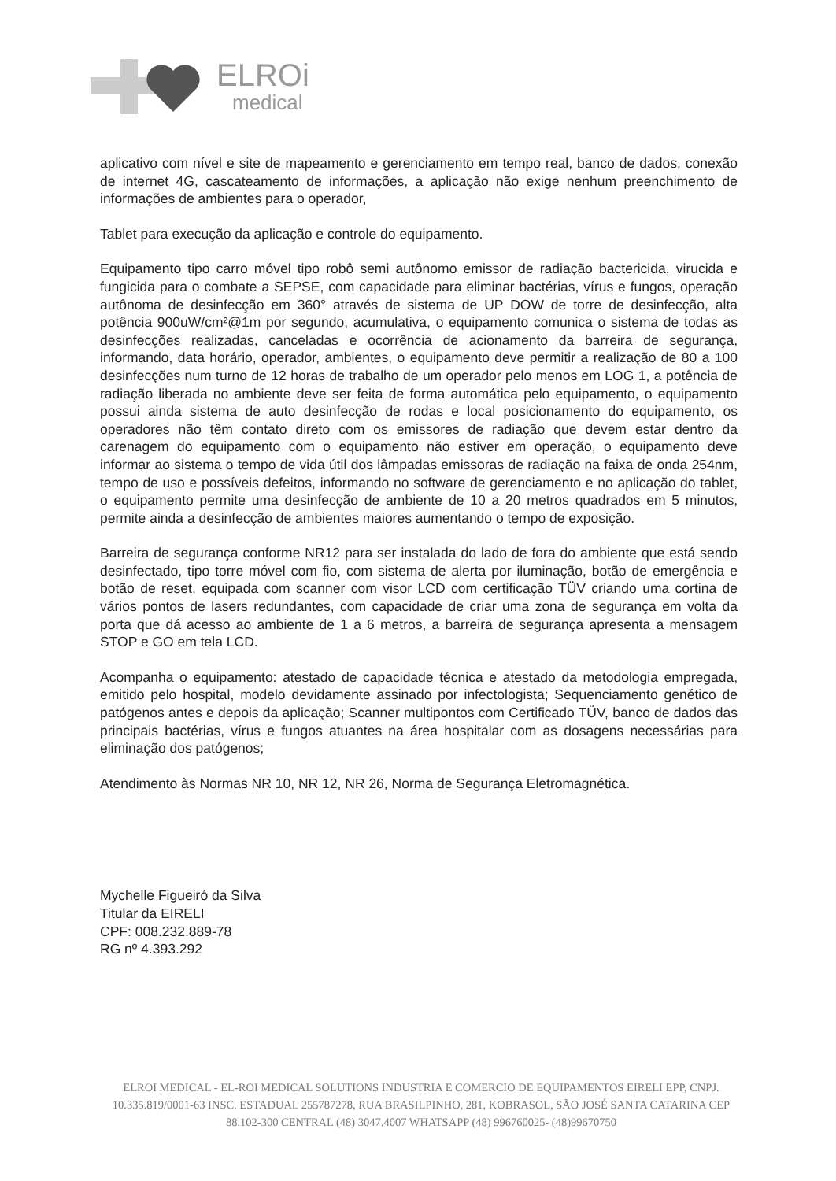ELROi
medical
aplicativo com nível e site de mapeamento e gerenciamento em tempo real, banco de dados, conexão de internet 4G, cascateamento de informações, a aplicação não exige nenhum preenchimento de informações de ambientes para o operador,
Tablet para execução da aplicação e controle do equipamento.
Equipamento tipo carro móvel tipo robô semi autônomo emissor de radiação bactericida, virucida e fungicida para o combate a SEPSE, com capacidade para eliminar bactérias, vírus e fungos, operação autônoma de desinfecção em 360° através de sistema de UP DOW de torre de desinfecção, alta potência 900uW/cm²@1m por segundo, acumulativa, o equipamento comunica o sistema de todas as desinfecções realizadas, canceladas e ocorrência de acionamento da barreira de segurança, informando, data horário, operador, ambientes, o equipamento deve permitir a realização de 80 a 100 desinfecções num turno de 12 horas de trabalho de um operador pelo menos em LOG 1, a potência de radiação liberada no ambiente deve ser feita de forma automática pelo equipamento, o equipamento possui ainda sistema de auto desinfecção de rodas e local posicionamento do equipamento, os operadores não têm contato direto com os emissores de radiação que devem estar dentro da carenagem do equipamento com o equipamento não estiver em operação, o equipamento deve informar ao sistema o tempo de vida útil dos lâmpadas emissoras de radiação na faixa de onda 254nm, tempo de uso e possíveis defeitos, informando no software de gerenciamento e no aplicação do tablet, o equipamento permite uma desinfecção de ambiente de 10 a 20 metros quadrados em 5 minutos, permite ainda a desinfecção de ambientes maiores aumentando o tempo de exposição.
Barreira de segurança conforme NR12 para ser instalada do lado de fora do ambiente que está sendo desinfectado, tipo torre móvel com fio, com sistema de alerta por iluminação, botão de emergência e botão de reset, equipada com scanner com visor LCD com certificação TÜV criando uma cortina de vários pontos de lasers redundantes, com capacidade de criar uma zona de segurança em volta da porta que dá acesso ao ambiente de 1 a 6 metros, a barreira de segurança apresenta a mensagem STOP e GO em tela LCD.
Acompanha o equipamento: atestado de capacidade técnica e atestado da metodologia empregada, emitido pelo hospital, modelo devidamente assinado por infectologista; Sequenciamento genético de patógenos antes e depois da aplicação; Scanner multipontos com Certificado TÜV, banco de dados das principais bactérias, vírus e fungos atuantes na área hospitalar com as dosagens necessárias para eliminação dos patógenos;
Atendimento às Normas NR 10, NR 12, NR 26, Norma de Segurança Eletromagnética.
Mychelle Figueiró da Silva
Titular da EIRELI
CPF: 008.232.889-78
RG nº 4.393.292
ELROI MEDICAL - EL-ROI MEDICAL SOLUTIONS INDUSTRIA E COMERCIO DE EQUIPAMENTOS EIRELI EPP, CNPJ. 10.335.819/0001-63 INSC. ESTADUAL 255787278, RUA BRASILPINHO, 281, KOBRASOL, SÃO JOSÉ SANTA CATARINA CEP 88.102-300 CENTRAL (48) 3047.4007 WHATSAPP (48) 996760025- (48)99670750